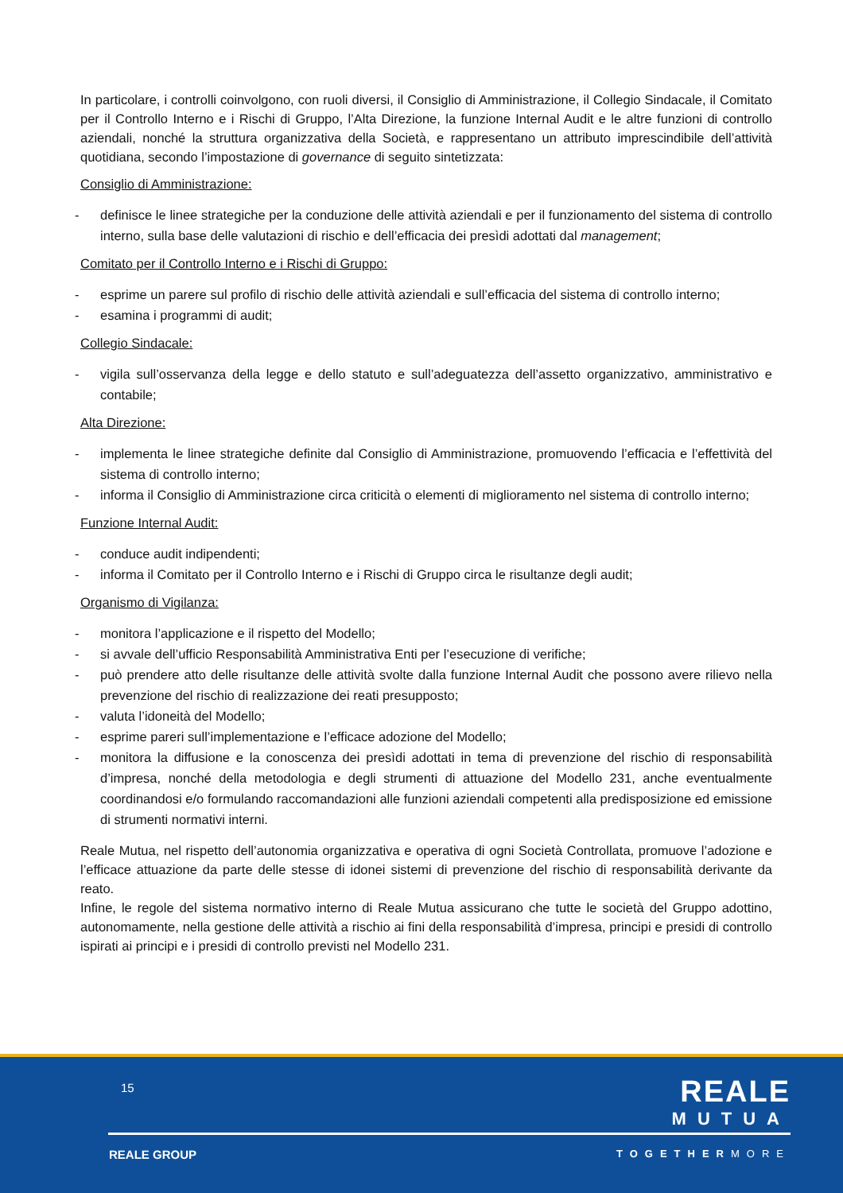In particolare, i controlli coinvolgono, con ruoli diversi, il Consiglio di Amministrazione, il Collegio Sindacale, il Comitato per il Controllo Interno e i Rischi di Gruppo, l’Alta Direzione, la funzione Internal Audit e le altre funzioni di controllo aziendali, nonché la struttura organizzativa della Società, e rappresentano un attributo imprescindibile dell’attività quotidiana, secondo l’impostazione di governance di seguito sintetizzata:
Consiglio di Amministrazione:
- definisce le linee strategiche per la conduzione delle attività aziendali e per il funzionamento del sistema di controllo interno, sulla base delle valutazioni di rischio e dell’efficacia dei presìdi adottati dal management;
Comitato per il Controllo Interno e i Rischi di Gruppo:
- esprime un parere sul profilo di rischio delle attività aziendali e sull’efficacia del sistema di controllo interno;
- esamina i programmi di audit;
Collegio Sindacale:
- vigila sull’osservanza della legge e dello statuto e sull’adeguatezza dell’assetto organizzativo, amministrativo e contabile;
Alta Direzione:
- implementa le linee strategiche definite dal Consiglio di Amministrazione, promuovendo l’efficacia e l’effettività del sistema di controllo interno;
- informa il Consiglio di Amministrazione circa criticità o elementi di miglioramento nel sistema di controllo interno;
Funzione Internal Audit:
- conduce audit indipendenti;
- informa il Comitato per il Controllo Interno e i Rischi di Gruppo circa le risultanze degli audit;
Organismo di Vigilanza:
- monitora l’applicazione e il rispetto del Modello;
- si avvale dell’ufficio Responsabilità Amministrativa Enti per l’esecuzione di verifiche;
- può prendere atto delle risultanze delle attività svolte dalla funzione Internal Audit che possono avere rilievo nella prevenzione del rischio di realizzazione dei reati presupposto;
- valuta l’idoneità del Modello;
- esprime pareri sull’implementazione e l’efficace adozione del Modello;
- monitora la diffusione e la conoscenza dei presìdi adottati in tema di prevenzione del rischio di responsabilità d’impresa, nonché della metodologia e degli strumenti di attuazione del Modello 231, anche eventualmente coordinandosi e/o formulando raccomandazioni alle funzioni aziendali competenti alla predisposizione ed emissione di strumenti normativi interni.
Reale Mutua, nel rispetto dell’autonomia organizzativa e operativa di ogni Società Controllata, promuove l’adozione e l’efficace attuazione da parte delle stesse di idonei sistemi di prevenzione del rischio di responsabilità derivante da reato.
Infine, le regole del sistema normativo interno di Reale Mutua assicurano che tutte le società del Gruppo adottino, autonomamente, nella gestione delle attività a rischio ai fini della responsabilità d’impresa, principi e presidi di controllo ispirati ai principi e i presidi di controllo previsti nel Modello 231.
15
REALE
MUTUA
REALE GROUP TOGETHERMORE